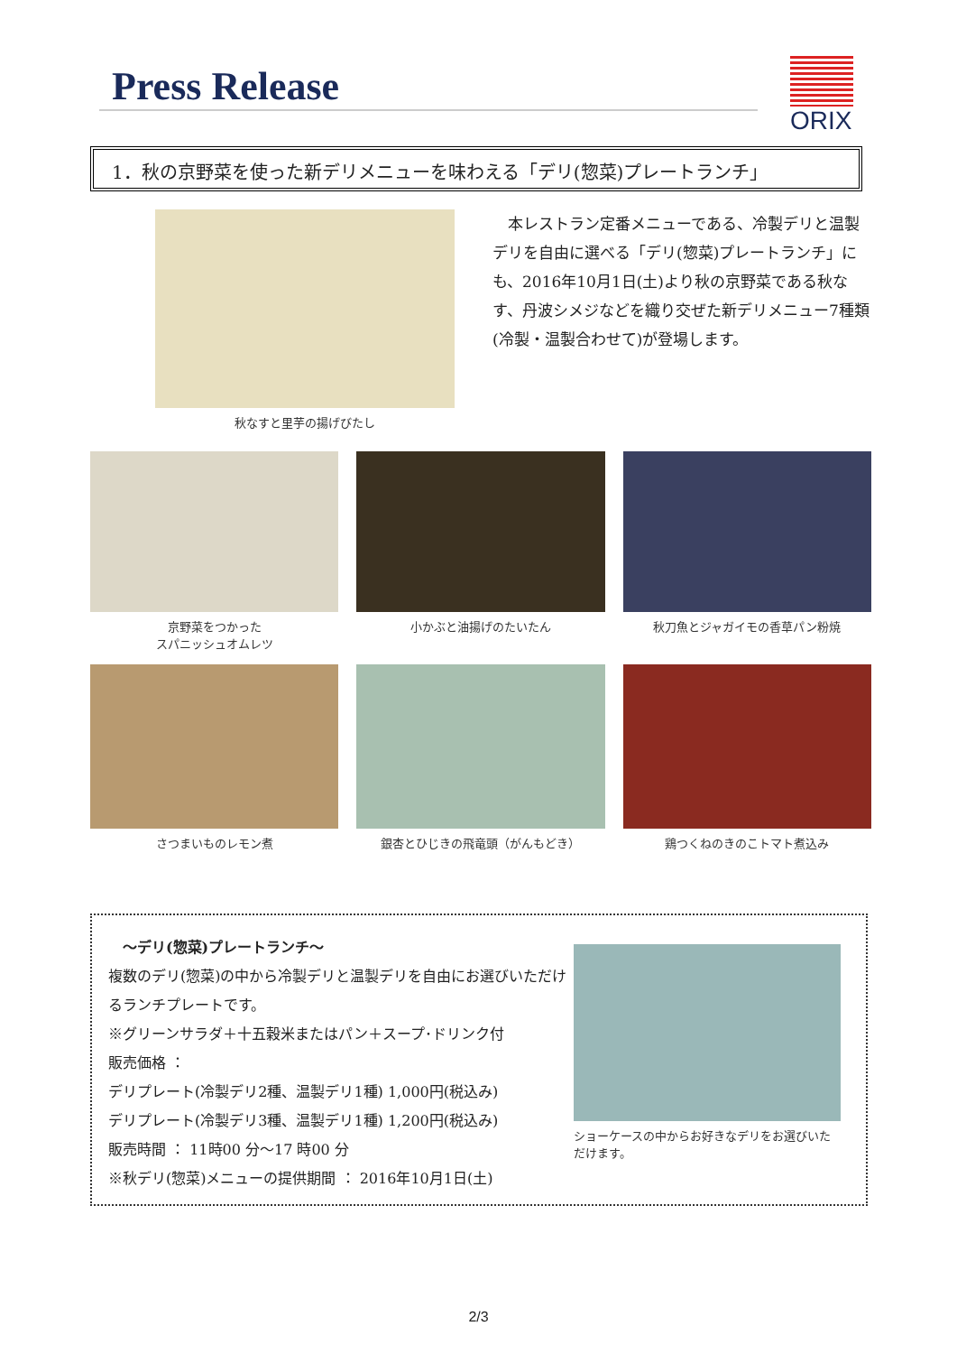Press Release ORIX
1．秋の京野菜を使った新デリメニューを味わえる「デリ(惣菜)プレートランチ」
秋なすと里芋の揚げびたし
　本レストラン定番メニューである、冷製デリと温製デリを自由に選べる「デリ(惣菜)プレートランチ」にも、2016年10月1日(土)より秋の京野菜である秋なす、丹波シメジなどを織り交ぜた新デリメニュー7種類(冷製・温製合わせて)が登場します。
京野菜をつかった
スパニッシュオムレツ
小かぶと油揚げのたいたん
秋刀魚とジャガイモの香草パン粉焼
さつまいものレモン煮
銀杏とひじきの飛竜頭（がんもどき）
鶏つくねのきのこトマト煮込み
　～デリ(惣菜)プレートランチ～
複数のデリ(惣菜)の中から冷製デリと温製デリを自由にお選びいただけるランチプレートです。
※グリーンサラダ＋十五穀米またはパン＋スープ･ドリンク付
販売価格 ：
デリプレート(冷製デリ2種、温製デリ1種) 1,000円(税込み)
デリプレート(冷製デリ3種、温製デリ1種) 1,200円(税込み)
販売時間 ： 11時00 分～17 時00 分
※秋デリ(惣菜)メニューの提供期間 ： 2016年10月1日(土)
ショーケースの中からお好きなデリをお選びいただけます。
2/3